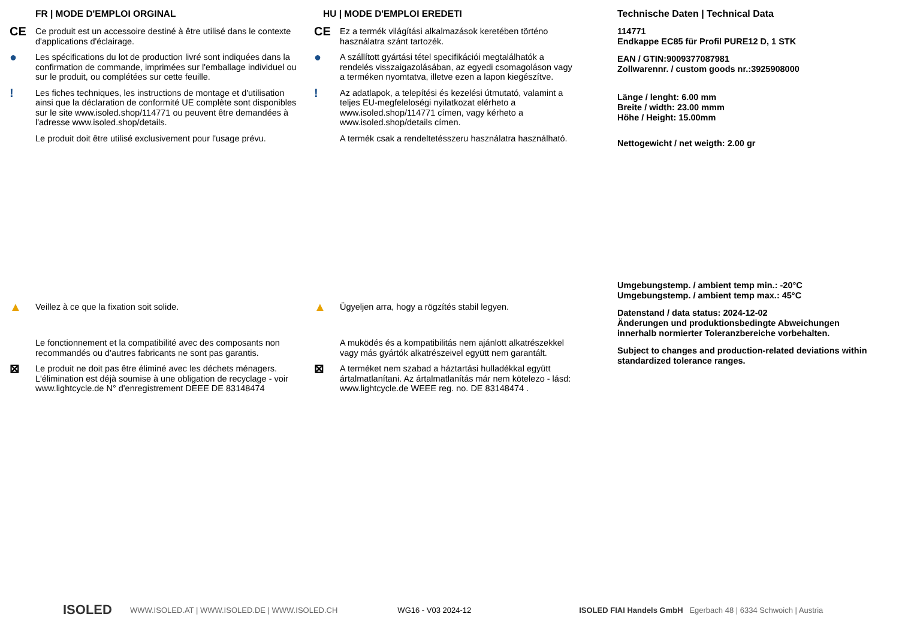FR | MODE D'EMPLOI ORGINAL
CE Ce produit est un accessoire destiné à être utilisé dans le contexte d'applications d'éclairage.
● Les spécifications du lot de production livré sont indiquées dans la confirmation de commande, imprimées sur l'emballage individuel ou sur le produit, ou complétées sur cette feuille.
! Les fiches techniques, les instructions de montage et d'utilisation ainsi que la déclaration de conformité UE complète sont disponibles sur le site www.isoled.shop/114771 ou peuvent être demandées à l'adresse www.isoled.shop/details.
Le produit doit être utilisé exclusivement pour l'usage prévu.
▲ Veillez à ce que la fixation soit solide.
Le fonctionnement et la compatibilité avec des composants non recommandés ou d'autres fabricants ne sont pas garantis.
⊠ Le produit ne doit pas être éliminé avec les déchets ménagers. L'élimination est déjà soumise à une obligation de recyclage - voir www.lightcycle.de N° d'enregistrement DEEE DE 83148474
HU | MODE D'EMPLOI EREDETI
CE Ez a termék világítási alkalmazások keretében történo használatra szánt tartozék.
● A szállított gyártási tétel specifikációi megtalálhatók a rendelés visszaigazolásában, az egyedi csomagoláson vagy a terméken nyomtatva, illetve ezen a lapon kiegészítve.
! Az adatlapok, a telepítési és kezelési útmutató, valamint a teljes EU-megfeleloségi nyilatkozat elérheto a www.isoled.shop/114771 címen, vagy kérheto a www.isoled.shop/details címen.
A termék csak a rendeltetésszeru használatra használható.
▲ Ügyeljen arra, hogy a rögzítés stabil legyen.
A muködés és a kompatibilitás nem ajánlott alkatrészekkel vagy más gyártók alkatrészeivel együtt nem garantált.
⊠ A terméket nem szabad a háztartási hulladékkal együtt ártalmatlanítani. Az ártalmatlanítás már nem kötelezo - lásd: www.lightcycle.de WEEE reg. no. DE 83148474 .
Technische Daten | Technical Data
114771
Endkappe EC85 für Profil PURE12 D, 1 STK
EAN / GTIN:9009377087981
Zollwarennr. / custom goods nr.:3925908000
Länge / lenght: 6.00 mm
Breite / width: 23.00 mmm
Höhe / Height: 15.00mm
Nettogewicht / net weigth: 2.00 gr
Umgebungstemp. / ambient temp min.: -20°C
Umgebungstemp. / ambient temp max.: 45°C
Datenstand / data status: 2024-12-02
Änderungen und produktionsbedingte Abweichungen innerhalb normierter Toleranzbereiche vorbehalten.
Subject to changes and production-related deviations within standardized tolerance ranges.
ISOLED WWW.ISOLED.AT | WWW.ISOLED.DE | WWW.ISOLED.CH WG16 - V03 2024-12 ISOLED FIAI Handels GmbH Egerbach 48 | 6334 Schwoich | Austria